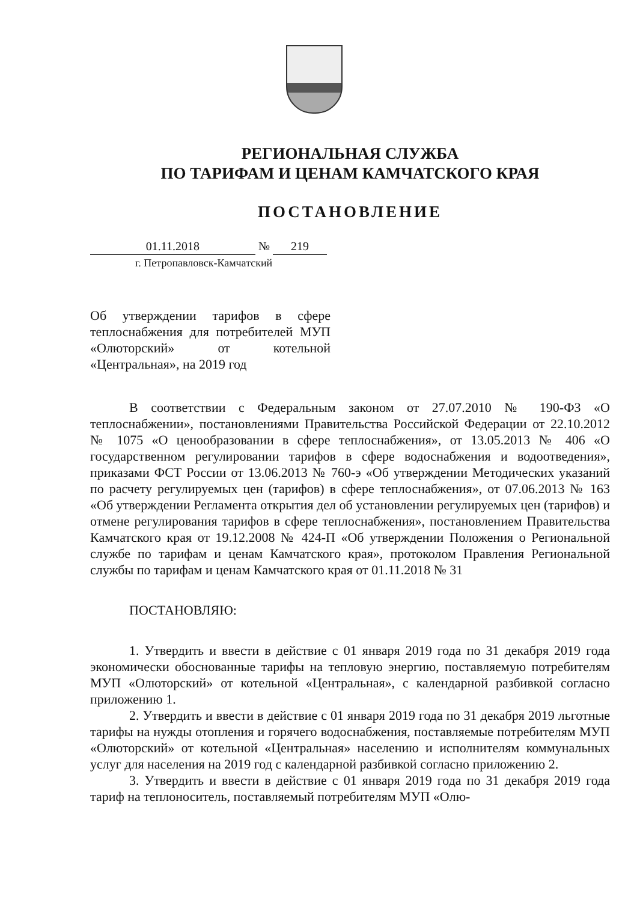РЕГИОНАЛЬНАЯ СЛУЖБА
ПО ТАРИФАМ И ЦЕНАМ КАМЧАТСКОГО КРАЯ
ПОСТАНОВЛЕНИЕ
01.11.2018 № 219
г. Петропавловск-Камчатский
Об утверждении тарифов в сфере теплоснабжения для потребителей МУП «Олюторский» от котельной «Центральная», на 2019 год
В соответствии с Федеральным законом от 27.07.2010 № 190-ФЗ «О теплоснабжении», постановлениями Правительства Российской Федерации от 22.10.2012 № 1075 «О ценообразовании в сфере теплоснабжения», от 13.05.2013 № 406 «О государственном регулировании тарифов в сфере водоснабжения и водоотведения», приказами ФСТ России от 13.06.2013 № 760-э «Об утверждении Методических указаний по расчету регулируемых цен (тарифов) в сфере теплоснабжения», от 07.06.2013 № 163 «Об утверждении Регламента открытия дел об установлении регулируемых цен (тарифов) и отмене регулирования тарифов в сфере теплоснабжения», постановлением Правительства Камчатского края от 19.12.2008 № 424-П «Об утверждении Положения о Региональной службе по тарифам и ценам Камчатского края», протоколом Правления Региональной службы по тарифам и ценам Камчатского края от 01.11.2018 № 31
ПОСТАНОВЛЯЮ:
1. Утвердить и ввести в действие с 01 января 2019 года по 31 декабря 2019 года экономически обоснованные тарифы на тепловую энергию, поставляемую потребителям МУП «Олюторский» от котельной «Центральная», с календарной разбивкой согласно приложению 1.
2. Утвердить и ввести в действие с 01 января 2019 года по 31 декабря 2019 льготные тарифы на нужды отопления и горячего водоснабжения, поставляемые потребителям МУП «Олюторский» от котельной «Центральная» населению и исполнителям коммунальных услуг для населения на 2019 год с календарной разбивкой согласно приложению 2.
3. Утвердить и ввести в действие с 01 января 2019 года по 31 декабря 2019 года тариф на теплоноситель, поставляемый потребителям МУП «Олю-